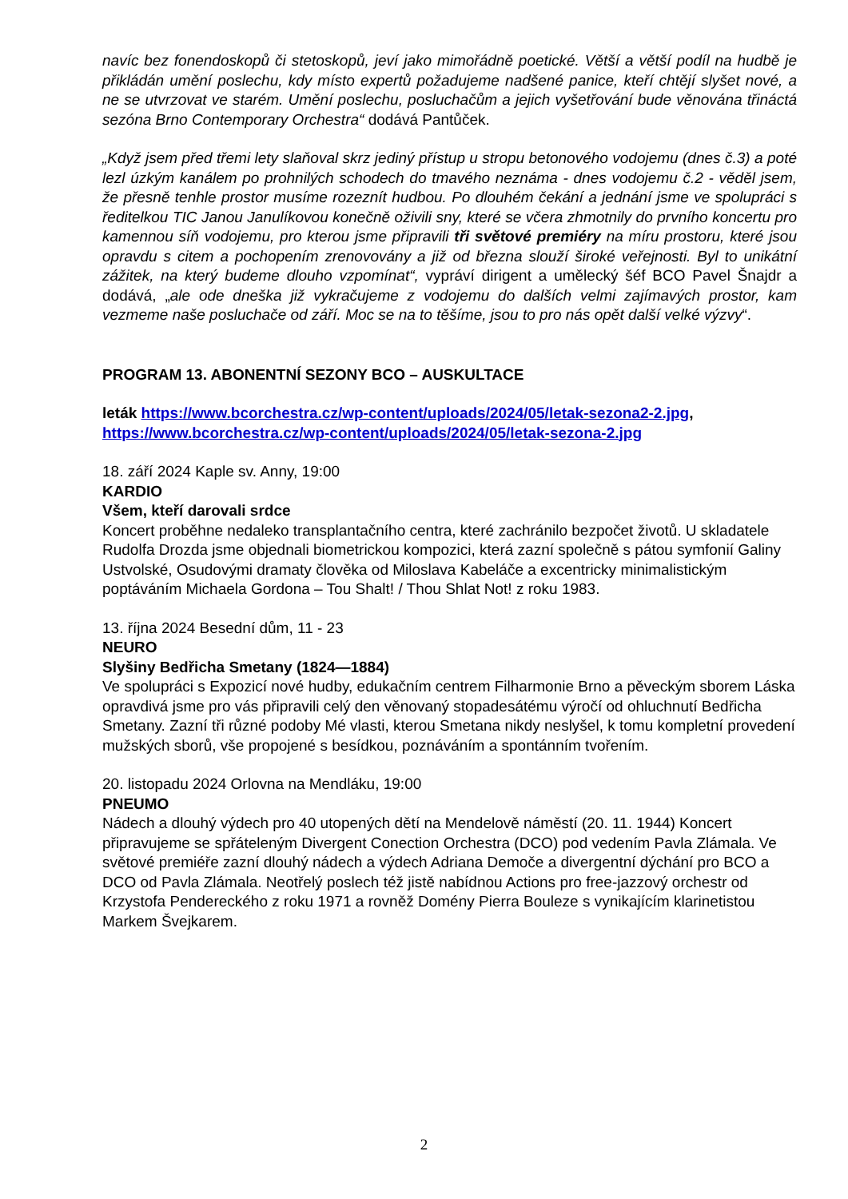navíc bez fonendoskopů či stetoskopů, jeví jako mimořádně poetické. Větší a větší podíl na hudbě je přikládán umění poslechu, kdy místo expertů požadujeme nadšené panice, kteří chtějí slyšet nové, a ne se utvrzovat ve starém. Umění poslechu, posluchačům a jejich vyšetřování bude věnována třináctá sezóna Brno Contemporary Orchestra“ dodává Pantůček.
„Když jsem před třemi lety slaňoval skrz jediný přístup u stropu betonového vodojemu (dnes č.3) a poté lezl úzkým kanálem po prohnilých schodech do tmavého neznáma - dnes vodojemu č.2 - věděl jsem, že přesně tenhle prostor musíme rozeznít hudbou. Po dlouhém čekání a jednání jsme ve spolupráci s ředitelkou TIC Janou Janulíkovou konečně oživili sny, které se včera zhmotnily do prvního koncertu pro kamennou síň vodojemu, pro kterou jsme připravili tři světové premiéry na míru prostoru, které jsou opravdu s citem a pochopením zrenovovány a již od března slouží široké veřejnosti. Byl to unikátní zážitek, na který budeme dlouho vzpomínat“, vypráví dirigent a umělecký šéf BCO Pavel Šnajdr a dodává, „ale ode dneška již vykračujeme z vodojemu do dalších velmi zajímavých prostor, kam vezmeme naše posluchače od září. Moc se na to těšíme, jsou to pro nás opět další velké výzvy“.
PROGRAM 13. ABONENTNÍ SEZONY BCO – AUSKULTACE
leták https://www.bcorchestra.cz/wp-content/uploads/2024/05/letak-sezona2-2.jpg, https://www.bcorchestra.cz/wp-content/uploads/2024/05/letak-sezona-2.jpg
18. září 2024 Kaple sv. Anny, 19:00
KARDIO
Všem, kteří darovali srdce
Koncert proběhne nedaleko transplantačního centra, které zachránilo bezpočet životů. U skladatele Rudolfa Drozda jsme objednali biometrickou kompozici, která zazní společně s pátou symfonií Galiny Ustvolské, Osudovými dramaty člověka od Miloslava Kabeláče a excentricky minimalistickým poptáváním Michaela Gordona – Tou Shalt! / Thou Shlat Not! z roku 1983.
13. října 2024 Besední dům, 11 - 23
NEURO
Slyšiny Bedřicha Smetany (1824—1884)
Ve spolupráci s Expozicí nové hudby, edukačním centrem Filharmonie Brno a pěveckým sborem Láska opravdivá jsme pro vás připravili celý den věnovaný stopadesátému výročí od ohluchnutí Bedřicha Smetany. Zazní tři různé podoby Mé vlasti, kterou Smetana nikdy neslyšel, k tomu kompletní provedení mužských sborů, vše propojené s besídkou, poznáváním a spontánním tvořením.
20. listopadu 2024 Orlovna na Mendláku, 19:00
PNEUMO
Nádech a dlouhý výdech pro 40 utopených dětí na Mendelově náměstí (20. 11. 1944) Koncert připravujeme se spřáteleným Divergent Conection Orchestra (DCO) pod vedením Pavla Zlámala. Ve světové premiéře zazní dlouhý nádech a výdech Adriana Demoče a divergentní dýchání pro BCO a DCO od Pavla Zlámala. Neotřelý poslech též jistě nabídnou Actions pro free-jazzový orchestr od Krzystofa Pendereckého z roku 1971 a rovněž Domény Pierra Bouleze s vynikajícím klarinetistou Markem Švejkarem.
2